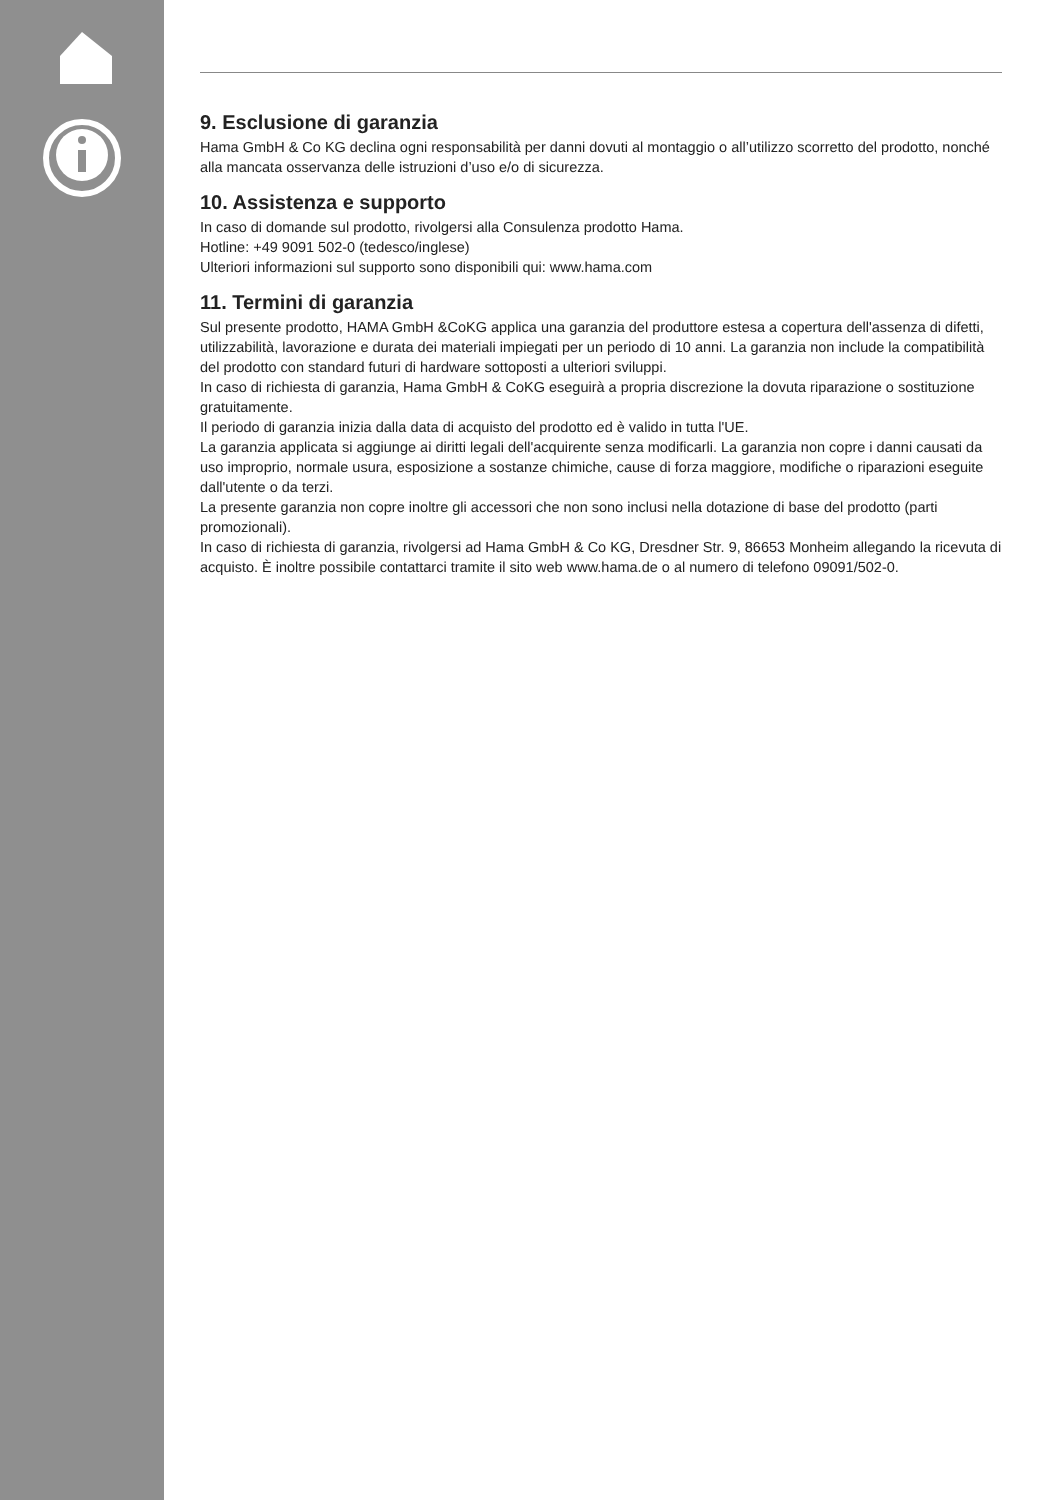9. Esclusione di garanzia
Hama GmbH & Co KG declina ogni responsabilità per danni dovuti al montaggio o all’utilizzo scorretto del prodotto, nonché alla mancata osservanza delle istruzioni d’uso e/o di sicurezza.
10. Assistenza e supporto
In caso di domande sul prodotto, rivolgersi alla Consulenza prodotto Hama.
Hotline: +49 9091 502-0 (tedesco/inglese)
Ulteriori informazioni sul supporto sono disponibili qui: www.hama.com
11. Termini di garanzia
Sul presente prodotto, HAMA GmbH &CoKG applica una garanzia del produttore estesa a copertura dell'assenza di difetti, utilizzabilità, lavorazione e durata dei materiali impiegati per un periodo di 10 anni. La garanzia non include la compatibilità del prodotto con standard futuri di hardware sottoposti a ulteriori sviluppi.
In caso di richiesta di garanzia, Hama GmbH & CoKG eseguirà a propria discrezione la dovuta riparazione o sostituzione gratuitamente.
Il periodo di garanzia inizia dalla data di acquisto del prodotto ed è valido in tutta l'UE.
La garanzia applicata si aggiunge ai diritti legali dell'acquirente senza modificarli. La garanzia non copre i danni causati da uso improprio, normale usura, esposizione a sostanze chimiche, cause di forza maggiore, modifiche o riparazioni eseguite dall'utente o da terzi.
La presente garanzia non copre inoltre gli accessori che non sono inclusi nella dotazione di base del prodotto (parti promozionali).
In caso di richiesta di garanzia, rivolgersi ad Hama GmbH & Co KG, Dresdner Str. 9, 86653 Monheim allegando la ricevuta di acquisto. È inoltre possibile contattarci tramite il sito web www.hama.de o al numero di telefono 09091/502-0.